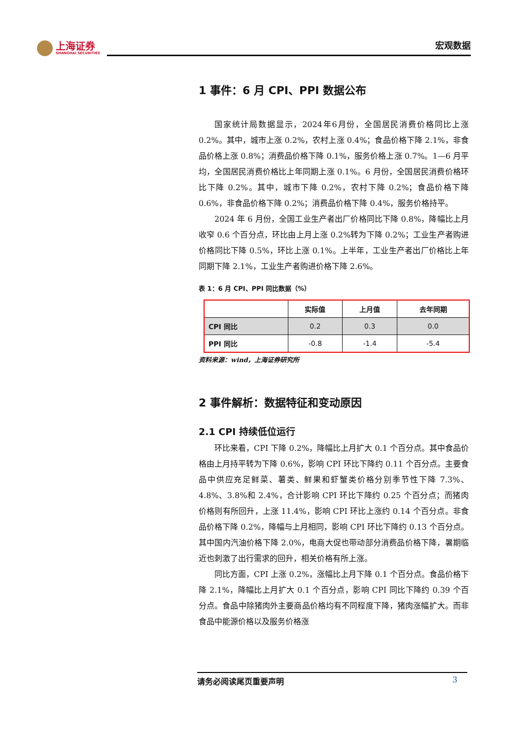上海证券
SHANGHAI SECURITIES
宏观数据
1 事件：6 月 CPI、PPI 数据公布
国家统计局数据显示，2024年6月份，全国居民消费价格同比上涨 0.2%。其中，城市上涨 0.2%，农村上涨 0.4%；食品价格下降 2.1%，非食品价格上涨 0.8%；消费品价格下降 0.1%，服务价格上涨 0.7%。1—6 月平均，全国居民消费价格比上年同期上涨 0.1%。6 月份，全国居民消费价格环比下降 0.2%。其中，城市下降 0.2%，农村下降 0.2%；食品价格下降 0.6%，非食品价格下降 0.2%；消费品价格下降 0.4%，服务价格持平。
2024 年 6 月份，全国工业生产者出厂价格同比下降 0.8%，降幅比上月收窄 0.6 个百分点，环比由上月上涨 0.2%转为下降 0.2%；工业生产者购进价格同比下降 0.5%，环比上涨 0.1%。上半年，工业生产者出厂价格比上年同期下降 2.1%，工业生产者购进价格下降 2.6%。
表 1：6 月 CPI、PPI 同比数据（%）
| | 实际值 | 上月值 | 去年同期 |
| --- | --- | --- | --- |
| CPI 同比 | 0.2 | 0.3 | 0.0 |
| PPI 同比 | -0.8 | -1.4 | -5.4 |
资料来源：wind，上海证券研究所
2 事件解析：数据特征和变动原因
2.1 CPI 持续低位运行
环比来看，CPI 下降 0.2%，降幅比上月扩大 0.1 个百分点。其中食品价格由上月持平转为下降 0.6%，影响 CPI 环比下降约 0.11 个百分点。主要食品中供应充足鲜菜、薯类、鲜果和虾蟹类价格分别季节性下降 7.3%、4.8%、3.8%和 2.4%，合计影响 CPI 环比下降约 0.25 个百分点；而猪肉价格则有所回升，上涨 11.4%，影响 CPI 环比上涨约 0.14 个百分点。非食品价格下降 0.2%，降幅与上月相同，影响 CPI 环比下降约 0.13 个百分点。其中国内汽油价格下降 2.0%，电商大促也带动部分消费品价格下降，暑期临近也刺激了出行需求的回升，相关价格有所上涨。
同比方面，CPI 上涨 0.2%，涨幅比上月下降 0.1 个百分点。食品价格下降 2.1%，降幅比上月扩大 0.1 个百分点，影响 CPI 同比下降约 0.39 个百分点。食品中除猪肉外主要商品价格均有不同程度下降，猪肉涨幅扩大。而非食品中能源价格以及服务价格涨
请务必阅读尾页重要声明 3